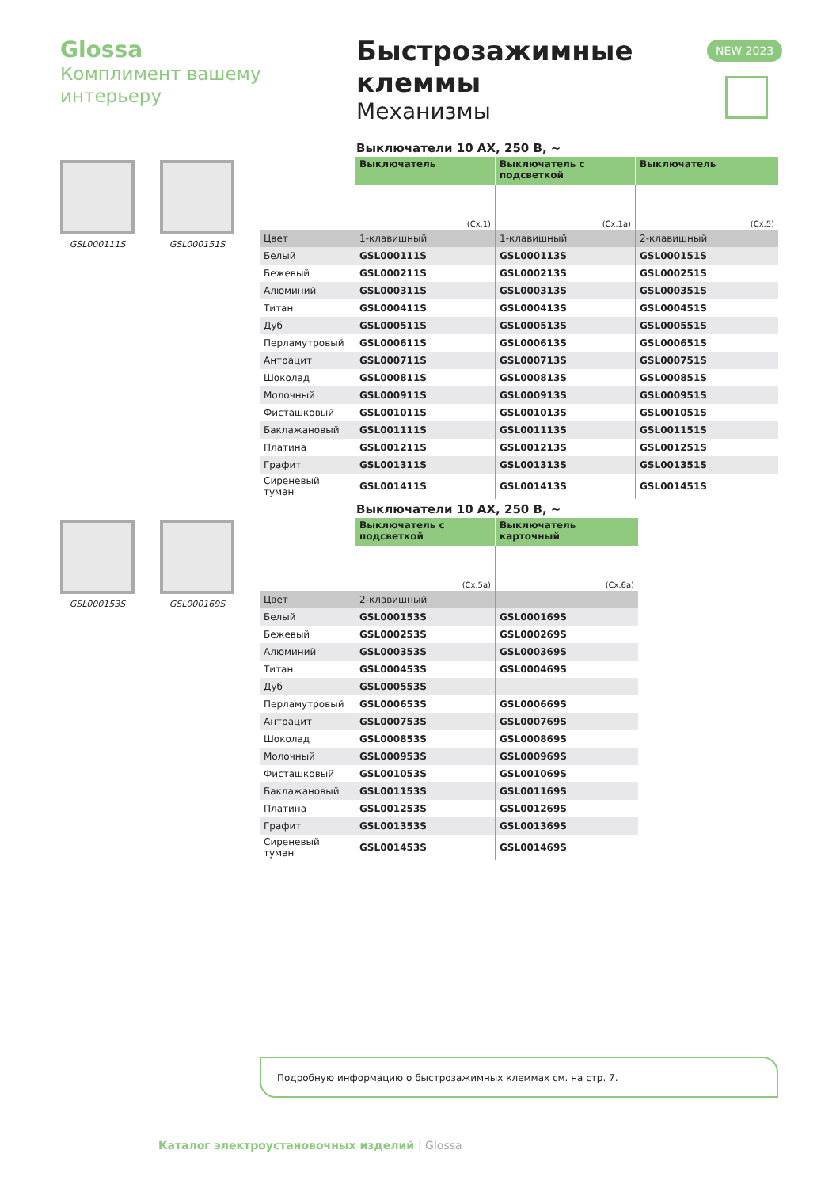Glossa
Комплимент вашему интерьеру
Быстрозажимные клеммы
Механизмы
NEW 2023
GSL000111S GSL000151S
GSL000153S GSL000169S
Выключатели 10 АХ, 250 В, ~
| | Выключатель | Выключатель с подсветкой | Выключатель |
| --- | --- | --- | --- |
| | (Сх.1) | (Сх.1а) | (Сх.5) |
| Цвет | 1-клавишный | 1-клавишный | 2-клавишный |
| Белый | GSL000111S | GSL000113S | GSL000151S |
| Бежевый | GSL000211S | GSL000213S | GSL000251S |
| Алюминий | GSL000311S | GSL000313S | GSL000351S |
| Титан | GSL000411S | GSL000413S | GSL000451S |
| Дуб | GSL000511S | GSL000513S | GSL000551S |
| Перламутровый | GSL000611S | GSL000613S | GSL000651S |
| Антрацит | GSL000711S | GSL000713S | GSL000751S |
| Шоколад | GSL000811S | GSL000813S | GSL000851S |
| Молочный | GSL000911S | GSL000913S | GSL000951S |
| Фисташковый | GSL001011S | GSL001013S | GSL001051S |
| Баклажановый | GSL001111S | GSL001113S | GSL001151S |
| Платина | GSL001211S | GSL001213S | GSL001251S |
| Графит | GSL001311S | GSL001313S | GSL001351S |
| Сиреневый туман | GSL001411S | GSL001413S | GSL001451S |
Выключатели 10 АХ, 250 В, ~
| | Выключатель с подсветкой | Выключатель карточный |
| --- | --- | --- |
| | (Сх.5а) | (Сх.6а) |
| Цвет | 2-клавишный | |
| Белый | GSL000153S | GSL000169S |
| Бежевый | GSL000253S | GSL000269S |
| Алюминий | GSL000353S | GSL000369S |
| Титан | GSL000453S | GSL000469S |
| Дуб | GSL000553S | |
| Перламутровый | GSL000653S | GSL000669S |
| Антрацит | GSL000753S | GSL000769S |
| Шоколад | GSL000853S | GSL000869S |
| Молочный | GSL000953S | GSL000969S |
| Фисташковый | GSL001053S | GSL001069S |
| Баклажановый | GSL001153S | GSL001169S |
| Платина | GSL001253S | GSL001269S |
| Графит | GSL001353S | GSL001369S |
| Сиреневый туман | GSL001453S | GSL001469S |
Подробную информацию о быстрозажимных клеммах см. на стр. 7.
Каталог электроустановочных изделий | Glossa